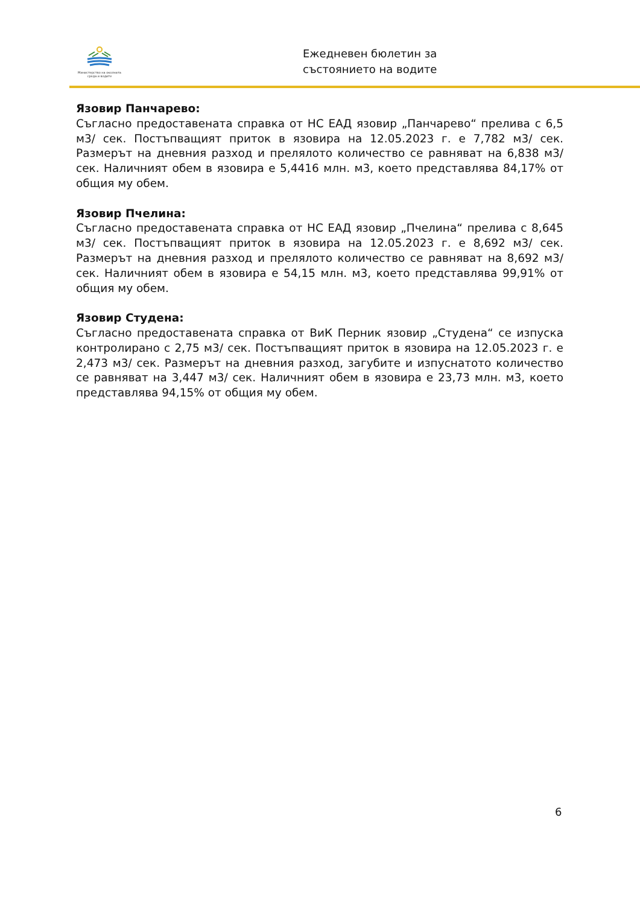Министерство на околната среда и водите
Ежедневен бюлетин за
състоянието на водите
Язовир Панчарево:
Съгласно предоставената справка от НС ЕАД язовир „Панчарево“ прелива с 6,5 м3/ сек. Постъпващият приток в язовира на 12.05.2023 г. е 7,782 м3/ сек. Размерът на дневния разход и прелялото количество се равняват на 6,838 м3/ сек. Наличният обем в язовира е 5,4416 млн. м3, което представлява 84,17% от общия му обем.
Язовир Пчелина:
Съгласно предоставената справка от НС ЕАД язовир „Пчелина“ прелива с 8,645 м3/ сек. Постъпващият приток в язовира на 12.05.2023 г. е 8,692 м3/ сек. Размерът на дневния разход и прелялото количество се равняват на 8,692 м3/ сек. Наличният обем в язовира е 54,15 млн. м3, което представлява 99,91% от общия му обем.
Язовир Студена:
Съгласно предоставената справка от ВиК Перник язовир „Студена“ се изпуска контролирано с 2,75 м3/ сек. Постъпващият приток в язовира на 12.05.2023 г. е 2,473 м3/ сек. Размерът на дневния разход, загубите и изпуснатото количество се равняват на 3,447 м3/ сек. Наличният обем в язовира е 23,73 млн. м3, което представлява 94,15% от общия му обем.
6